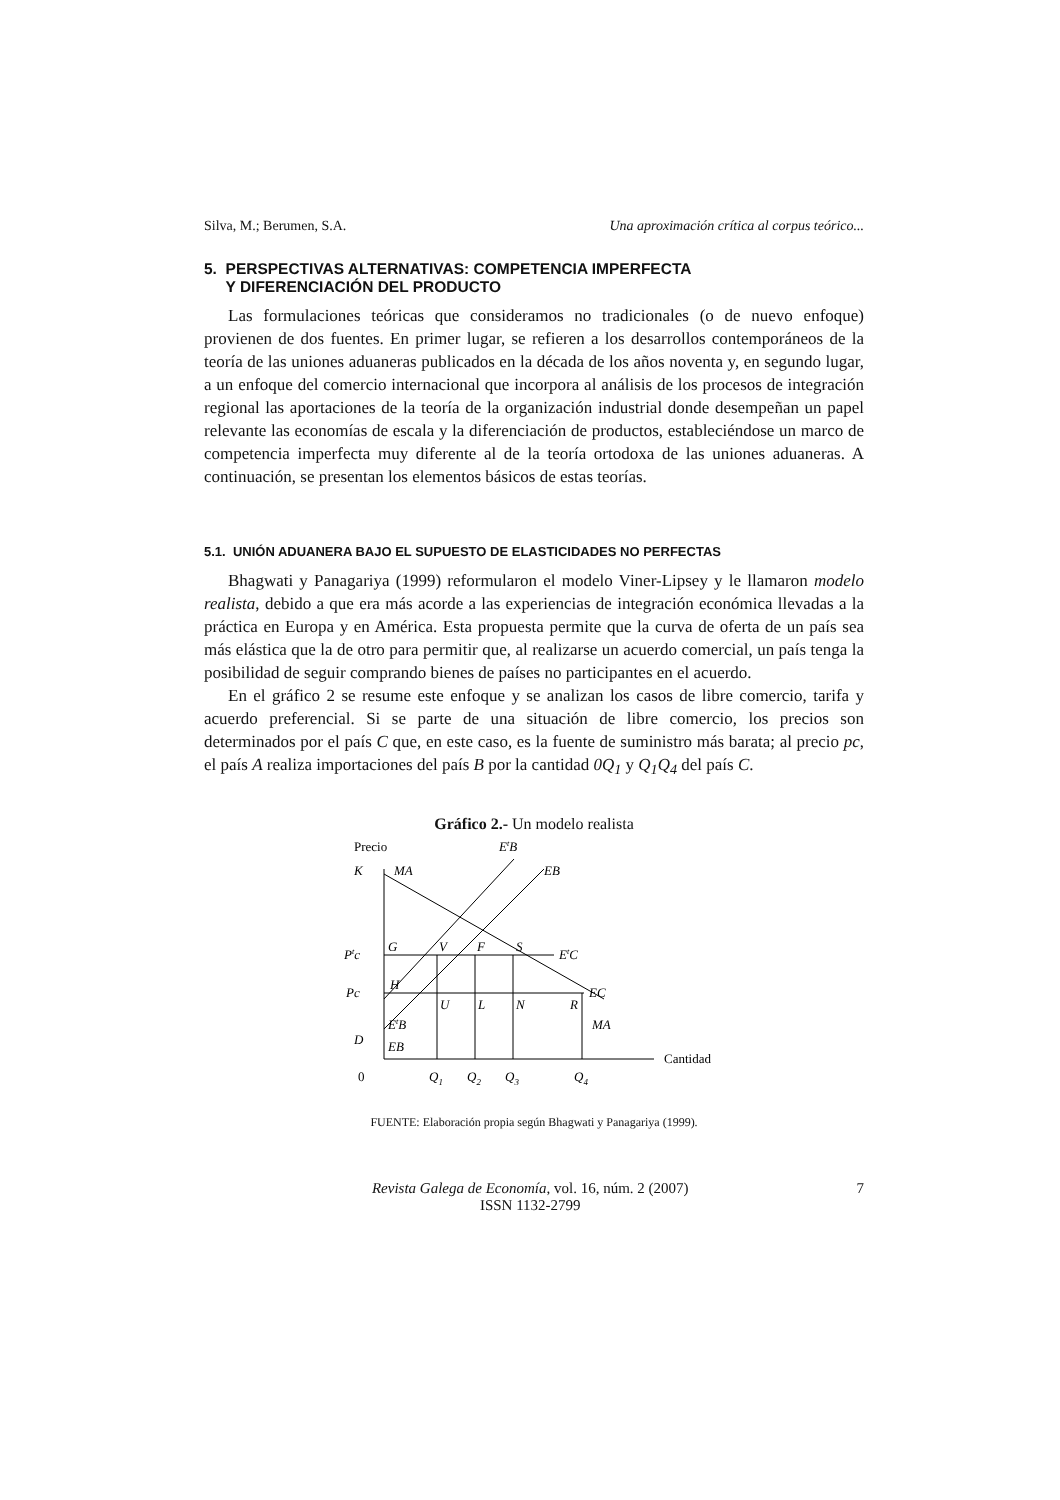Silva, M.; Berumen, S.A. Una aproximación crítica al corpus teórico...
5. PERSPECTIVAS ALTERNATIVAS: COMPETENCIA IMPERFECTA
Y DIFERENCIACIÓN DEL PRODUCTO
Las formulaciones teóricas que consideramos no tradicionales (o de nuevo enfoque) provienen de dos fuentes. En primer lugar, se refieren a los desarrollos contemporáneos de la teoría de las uniones aduaneras publicados en la década de los años noventa y, en segundo lugar, a un enfoque del comercio internacional que incorpora al análisis de los procesos de integración regional las aportaciones de la teoría de la organización industrial donde desempeñan un papel relevante las economías de escala y la diferenciación de productos, estableciéndose un marco de competencia imperfecta muy diferente al de la teoría ortodoxa de las uniones aduaneras. A continuación, se presentan los elementos básicos de estas teorías.
5.1. UNIÓN ADUANERA BAJO EL SUPUESTO DE ELASTICIDADES NO PERFECTAS
Bhagwati y Panagariya (1999) reformularon el modelo Viner-Lipsey y le llamaron modelo realista, debido a que era más acorde a las experiencias de integración económica llevadas a la práctica en Europa y en América. Esta propuesta permite que la curva de oferta de un país sea más elástica que la de otro para permitir que, al realizarse un acuerdo comercial, un país tenga la posibilidad de seguir comprando bienes de países no participantes en el acuerdo.
En el gráfico 2 se resume este enfoque y se analizan los casos de libre comercio, tarifa y acuerdo preferencial. Si se parte de una situación de libre comercio, los precios son determinados por el país C que, en este caso, es la fuente de suministro más barata; al precio pc, el país A realiza importaciones del país B por la cantidad 0Q<sub>1</sub> y Q<sub>1</sub>Q<sub>4</sub> del país C.
Gráfico 2.- Un modelo realista
Precio
EtB
K
MA
EB
Ptc
G
V
F
S
EtC
Pc
H
EC
U
L
N
R
EtB
MA
D
EB
Cantidad
0
Q1
Q2
Q3
Q4
FUENTE: Elaboración propia según Bhagwati y Panagariya (1999).
Revista Galega de Economía, vol. 16, núm. 2 (2007)
ISSN 1132-2799
7